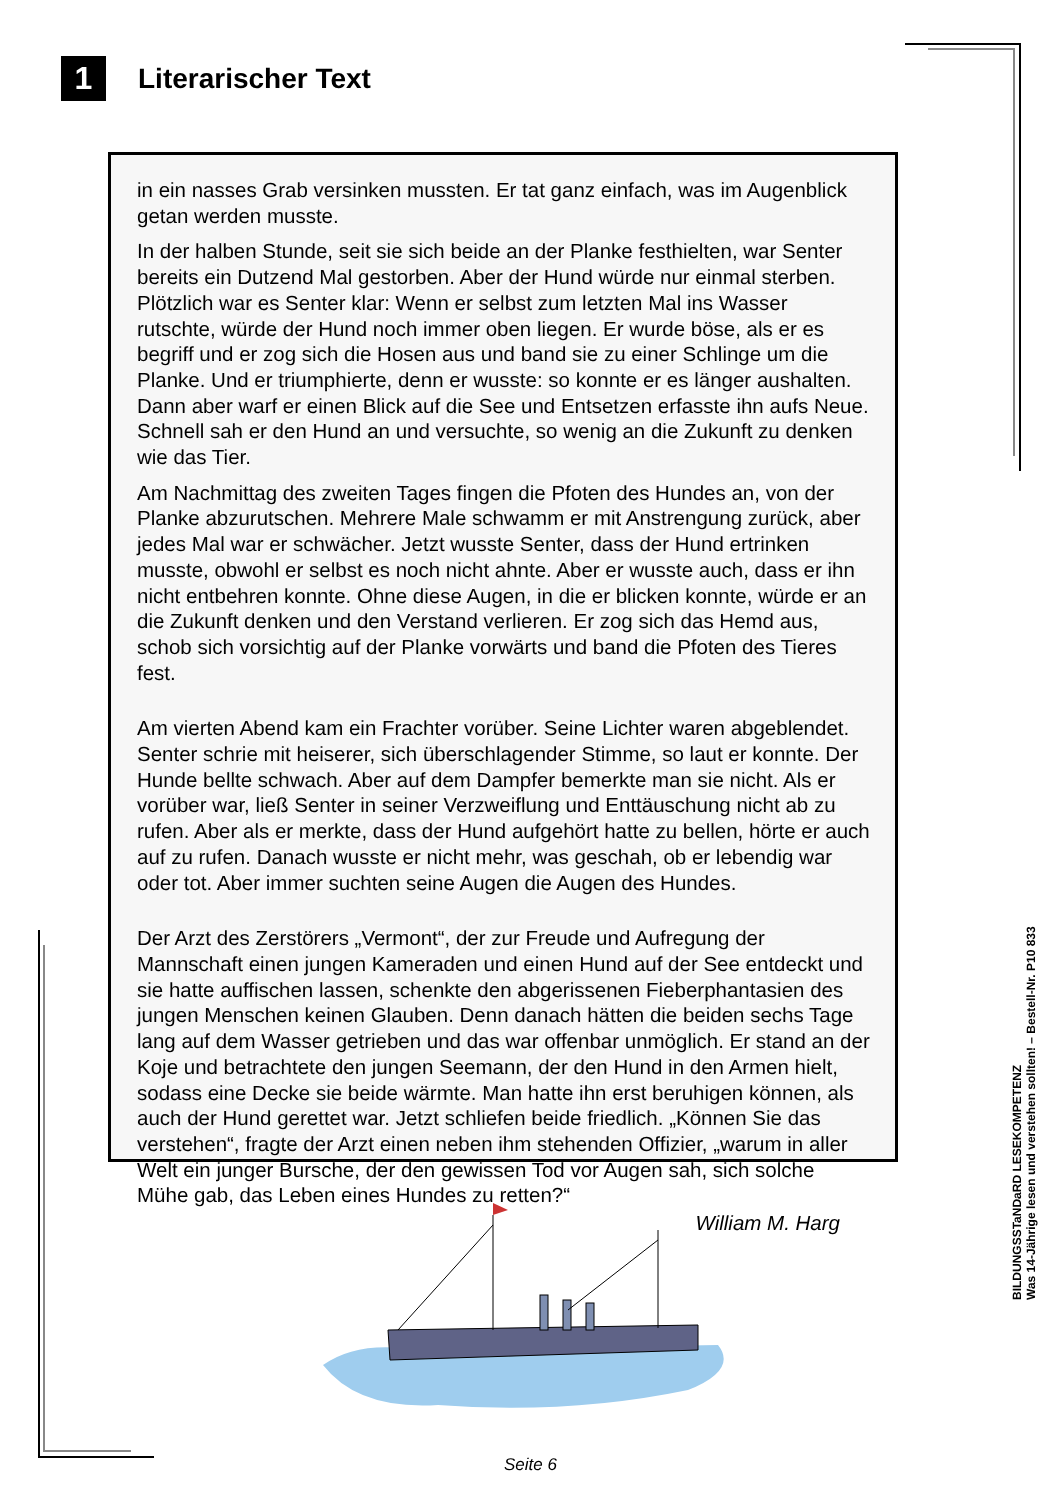1
Literarischer Text
in ein nasses Grab versinken mussten. Er tat ganz einfach, was im Augenblick getan werden musste.
In der halben Stunde, seit sie sich beide an der Planke festhielten, war Senter bereits ein Dutzend Mal gestorben. Aber der Hund würde nur einmal sterben. Plötzlich war es Senter klar: Wenn er selbst zum letzten Mal ins Wasser rutschte, würde der Hund noch immer oben liegen. Er wurde böse, als er es begriff und er zog sich die Hosen aus und band sie zu einer Schlinge um die Planke. Und er triumphierte, denn er wusste: so konnte er es länger aushalten. Dann aber warf er einen Blick auf die See und Entsetzen erfasste ihn aufs Neue. Schnell sah er den Hund an und versuchte, so wenig an die Zukunft zu denken wie das Tier.
Am Nachmittag des zweiten Tages fingen die Pfoten des Hundes an, von der Planke abzurutschen. Mehrere Male schwamm er mit Anstrengung zurück, aber jedes Mal war er schwächer. Jetzt wusste Senter, dass der Hund ertrinken musste, obwohl er selbst es noch nicht ahnte. Aber er wusste auch, dass er ihn nicht entbehren konnte. Ohne diese Augen, in die er blicken konnte, würde er an die Zukunft denken und den Verstand verlieren. Er zog sich das Hemd aus, schob sich vorsichtig auf der Planke vorwärts und band die Pfoten des Tieres fest.
Am vierten Abend kam ein Frachter vorüber. Seine Lichter waren abgeblendet. Senter schrie mit heiserer, sich überschlagender Stimme, so laut er konnte. Der Hunde bellte schwach. Aber auf dem Dampfer bemerkte man sie nicht. Als er vorüber war, ließ Senter in seiner Verzweiflung und Enttäuschung nicht ab zu rufen. Aber als er merkte, dass der Hund aufgehört hatte zu bellen, hörte er auch auf zu rufen. Danach wusste er nicht mehr, was geschah, ob er lebendig war oder tot. Aber immer suchten seine Augen die Augen des Hundes.
Der Arzt des Zerstörers „Vermont“, der zur Freude und Aufregung der Mannschaft einen jungen Kameraden und einen Hund auf der See entdeckt und sie hatte auffischen lassen, schenkte den abgerissenen Fieberphantasien des jungen Menschen keinen Glauben. Denn danach hätten die beiden sechs Tage lang auf dem Wasser getrieben und das war offenbar unmöglich. Er stand an der Koje und betrachtete den jungen Seemann, der den Hund in den Armen hielt, sodass eine Decke sie beide wärmte. Man hatte ihn erst beruhigen können, als auch der Hund gerettet war. Jetzt schliefen beide friedlich. „Können Sie das verstehen“, fragte der Arzt einen neben ihm stehenden Offizier, „warum in aller Welt ein junger Bursche, der den gewissen Tod vor Augen sah, sich solche Mühe gab, das Leben eines Hundes zu retten?“
William M. Harg
BILDUNGSSTaNDaRD LESEKOMPETENZ
Was 14-Jährige lesen und verstehen sollten! – Bestell-Nr. P10 833
Seite 6